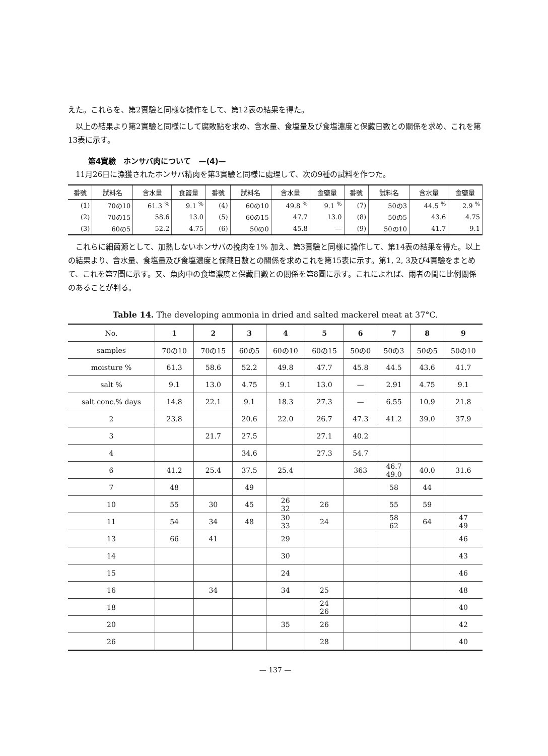えた。これらを、第2實驗と同様な操作をして、第12表の結果を得た。
以上の結果より第2實驗と同様にして腐敗點を求め、含水量、食塩量及び食塩濃度と保藏日數との關係を求め、これを第13表に示す。
第4實驗　ホンサバ肉について　—(4)—
11月26日に漁獲されたホンサバ精肉を第3實驗と同様に處理して、次の9種の試料を作つた。
| 番號 | 試料名 | 含水量 | 食鹽量 | 番號 | 試料名 | 含水量 | 食鹽量 | 番號 | 試料名 | 含水量 | 食鹽量 |
| --- | --- | --- | --- | --- | --- | --- | --- | --- | --- | --- | --- |
| (1) | 70の10 | 61.3 <sup>%</sup> | 9.1 <sup>%</sup> | (4) | 60の10 | 49.8 <sup>%</sup> | 9.1 <sup>%</sup> | (7) | 50の3 | 44.5 <sup>%</sup> | 2.9 <sup>%</sup> |
| (2) | 70の15 | 58.6 | 13.0 | (5) | 60の15 | 47.7 | 13.0 | (8) | 50の5 | 43.6 | 4.75 |
| (3) | 60の5 | 52.2 | 4.75 | (6) | 50の0 | 45.8 | — | (9) | 50の10 | 41.7 | 9.1 |
これらに細菌源として、加熱しないホンサバの挽肉を1% 加え、第3實驗と同様に操作して、第14表の結果を得た。以上の結果より、含水量、食塩量及び食塩濃度と保藏日數との關係を求めこれを第15表に示す。第1, 2, 3及び4實驗をまとめて、これを第7圖に示す。又、魚肉中の食塩濃度と保藏日數との關係を第8圖に示す。これによれば、兩者の間に比例關係のあることが判る。
Table 14. The developing ammonia in dried and salted mackerel meat at 37°C.
| No. | 1 | 2 | 3 | 4 | 5 | 6 | 7 | 8 | 9 |
| --- | --- | --- | --- | --- | --- | --- | --- | --- | --- |
| samples | 70の10 | 70の15 | 60の5 | 60の10 | 60の15 | 50の0 | 50の3 | 50の5 | 50の10 |
| moisture % | 61.3 | 58.6 | 52.2 | 49.8 | 47.7 | 45.8 | 44.5 | 43.6 | 41.7 |
| salt % | 9.1 | 13.0 | 4.75 | 9.1 | 13.0 | — | 2.91 | 4.75 | 9.1 |
| salt conc.% days | 14.8 | 22.1 | 9.1 | 18.3 | 27.3 | — | 6.55 | 10.9 | 21.8 |
| 2 | 23.8 | | 20.6 | 22.0 | 26.7 | 47.3 | 41.2 | 39.0 | 37.9 |
| 3 | | 21.7 | 27.5 | | 27.1 | 40.2 | | | |
| 4 | | | 34.6 | | 27.3 | 54.7 | | | |
| 6 | 41.2 | 25.4 | 37.5 | 25.4 | | 363 | 46.7 49.0 | 40.0 | 31.6 |
| 7 | 48 | | 49 | | | | 58 | 44 | |
| 10 | 55 | 30 | 45 | 26 32 | 26 | | 55 | 59 | |
| 11 | 54 | 34 | 48 | 30 33 | 24 | | 58 62 | 64 | 47 49 |
| 13 | 66 | 41 | | 29 | | | | | 46 |
| 14 | | | | 30 | | | | | 43 |
| 15 | | | | 24 | | | | | 46 |
| 16 | | 34 | | 34 | 25 | | | | 48 |
| 18 | | | | | 24 26 | | | | 40 |
| 20 | | | | 35 | 26 | | | | 42 |
| 26 | | | | | 28 | | | | 40 |
— 137 —